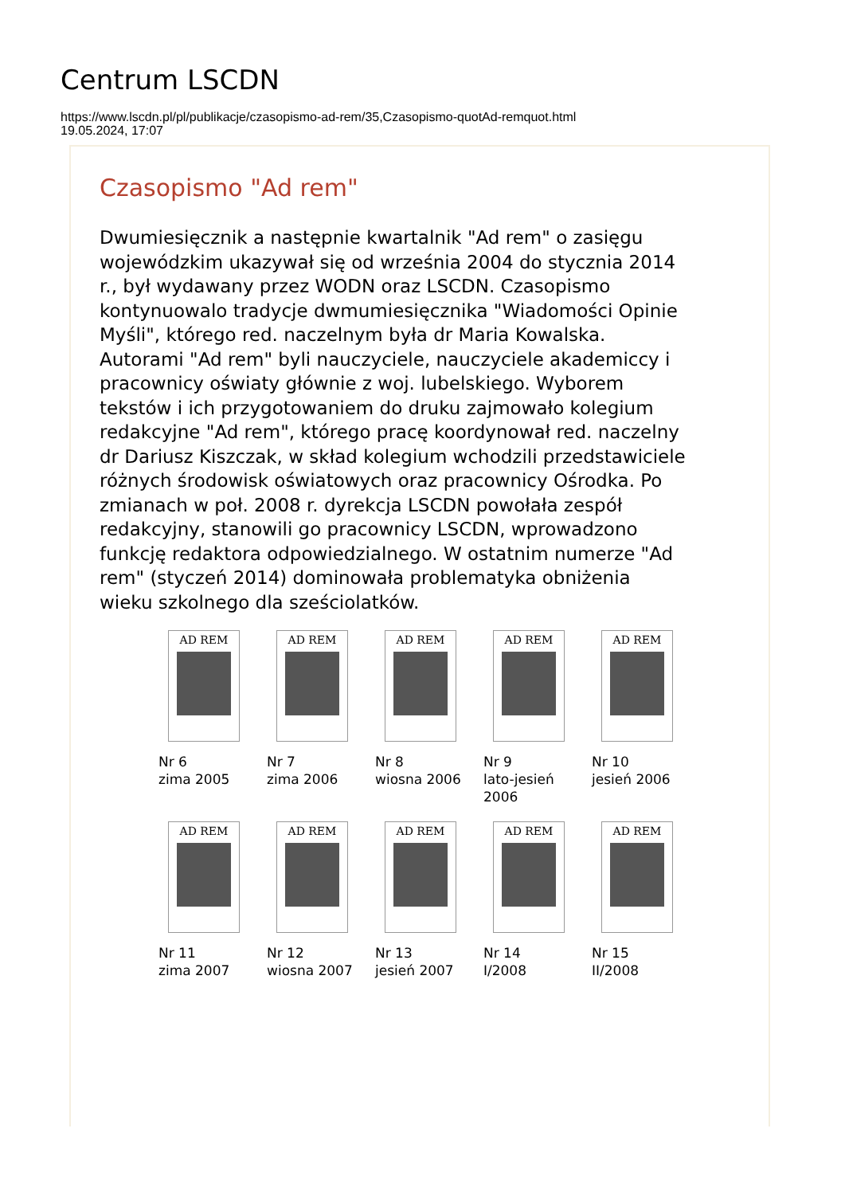Centrum LSCDN
https://www.lscdn.pl/pl/publikacje/czasopismo-ad-rem/35,Czasopismo-quotAd-remquot.html
19.05.2024, 17:07
Czasopismo "Ad rem"
Dwumiesięcznik a następnie kwartalnik "Ad rem" o zasięgu wojewódzkim ukazywał się od września 2004 do stycznia 2014 r., był wydawany przez WODN oraz LSCDN. Czasopismo kontynuowalo tradycje dwmumiesięcznika "Wiadomości Opinie Myśli", którego red. naczelnym była dr Maria Kowalska. Autorami "Ad rem" byli nauczyciele, nauczyciele akademiccy i pracownicy oświaty głównie z woj. lubelskiego. Wyborem tekstów i ich przygotowaniem do druku zajmowało kolegium redakcyjne "Ad rem", którego pracę koordynował red. naczelny dr Dariusz Kiszczak, w skład kolegium wchodzili przedstawiciele różnych środowisk oświatowych oraz pracownicy Ośrodka. Po zmianach w poł. 2008 r. dyrekcja LSCDN powołała zespół redakcyjny, stanowili go pracownicy LSCDN, wprowadzono funkcję redaktora odpowiedzialnego. W ostatnim numerze "Ad rem" (styczeń 2014) dominowała problematyka obniżenia wieku szkolnego dla sześciolatków.
| AD REM Nr 6 zima 2005 | AD REM Nr 7 zima 2006 | AD REM Nr 8 wiosna 2006 | AD REM Nr 9 lato-jesień 2006 | AD REM Nr 10 jesień 2006 |
| AD REM Nr 11 zima 2007 | AD REM Nr 12 wiosna 2007 | AD REM Nr 13 jesień 2007 | AD REM Nr 14 I/2008 | AD REM Nr 15 II/2008 |